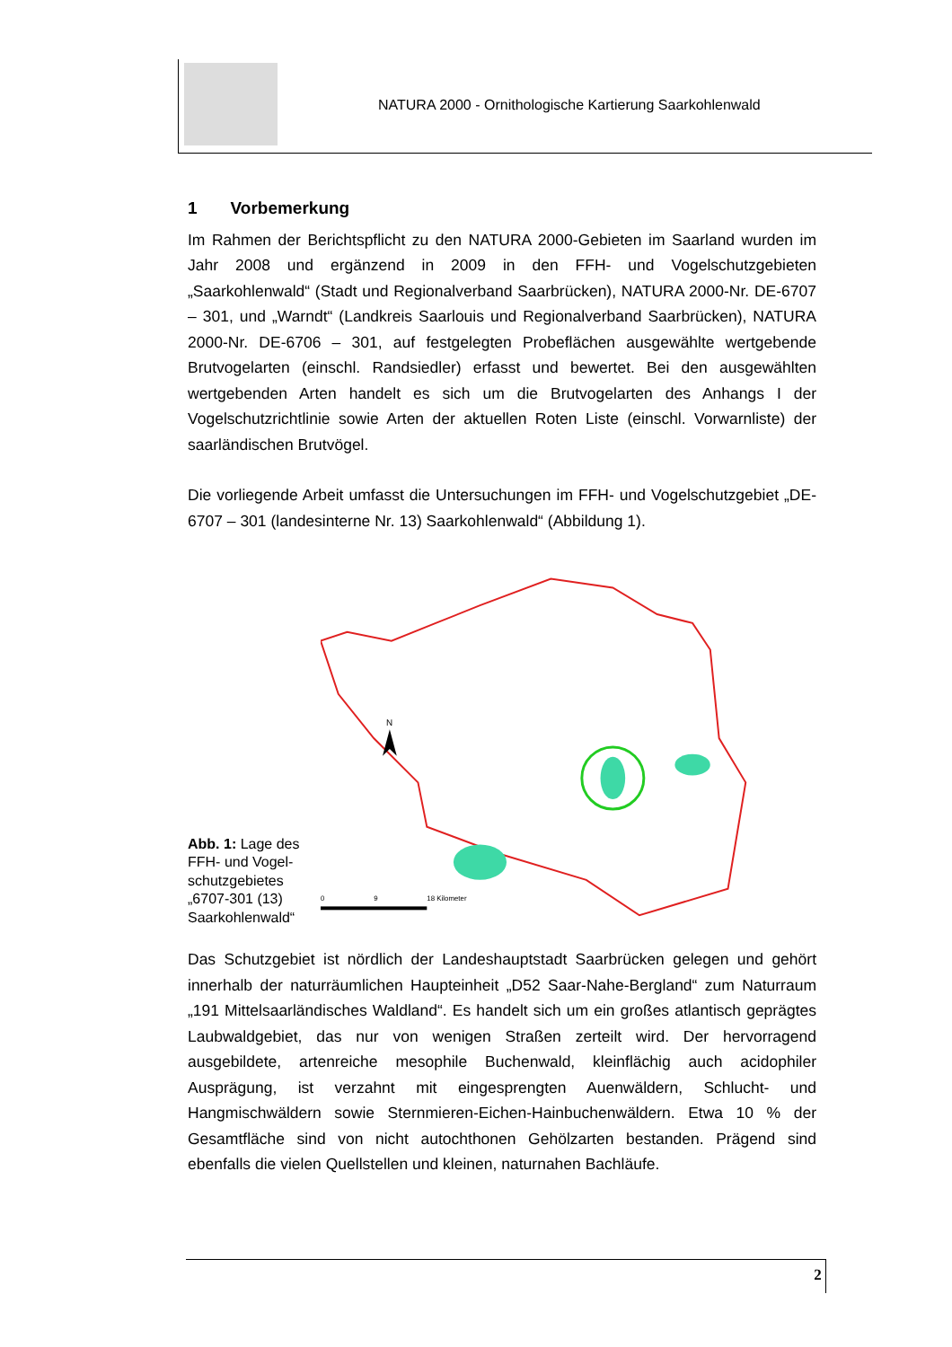NATURA 2000 - Ornithologische Kartierung Saarkohlenwald
1 Vorbemerkung
Im Rahmen der Berichtspflicht zu den NATURA 2000-Gebieten im Saarland wurden im Jahr 2008 und ergänzend in 2009 in den FFH- und Vogelschutzgebieten „Saarkohlenwald“ (Stadt und Regionalverband Saarbrücken), NATURA 2000-Nr. DE-6707 – 301, und „Warndt“ (Landkreis Saarlouis und Regionalverband Saarbrücken), NATURA 2000-Nr. DE-6706 – 301, auf festgelegten Probeflächen ausgewählte wertgebende Brutvogelarten (einschl. Randsiedler) erfasst und bewertet. Bei den ausgewählten wertgebenden Arten handelt es sich um die Brutvogelarten des Anhangs I der Vogelschutzrichtlinie sowie Arten der aktuellen Roten Liste (einschl. Vorwarnliste) der saarländischen Brutvögel.
Die vorliegende Arbeit umfasst die Untersuchungen im FFH- und Vogelschutzgebiet „DE-6707 – 301 (landesinterne Nr. 13) Saarkohlenwald“ (Abbildung 1).
Abb. 1: Lage des FFH- und Vogel-schutzgebietes „6707-301 (13) Saarkohlenwald“
N
0
9
18 Kilometer
Das Schutzgebiet ist nördlich der Landeshauptstadt Saarbrücken gelegen und gehört innerhalb der naturräumlichen Haupteinheit „D52 Saar-Nahe-Bergland“ zum Naturraum „191 Mittelsaarländisches Waldland“. Es handelt sich um ein großes atlantisch geprägtes Laubwaldgebiet, das nur von wenigen Straßen zerteilt wird. Der hervorragend ausgebildete, artenreiche mesophile Buchenwald, kleinflächig auch acidophiler Ausprägung, ist verzahnt mit eingesprengten Auenwäldern, Schlucht- und Hangmischwäldern sowie Sternmieren-Eichen-Hainbuchenwäldern. Etwa 10 % der Gesamtfläche sind von nicht autochthonen Gehölzarten bestanden. Prägend sind ebenfalls die vielen Quellstellen und kleinen, naturnahen Bachläufe.
2